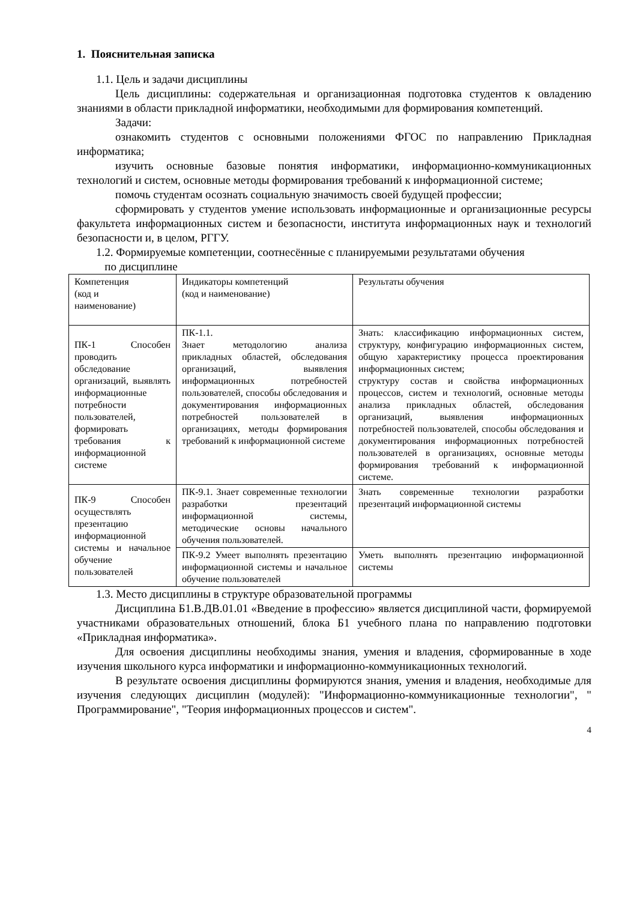1. Пояснительная записка
1.1. Цель и задачи дисциплины
Цель дисциплины: содержательная и организационная подготовка студентов к овладению знаниями в области прикладной информатики, необходимыми для формирования компетенций.
Задачи:
ознакомить студентов с основными положениями ФГОС по направлению Прикладная информатика;
изучить основные базовые понятия информатики, информационно-коммуникационных технологий и систем, основные методы формирования требований к информационной системе;
помочь студентам осознать социальную значимость своей будущей профессии;
сформировать у студентов умение использовать информационные и организационные ресурсы факультета информационных систем и безопасности, института информационных наук и технологий безопасности и, в целом, РГГУ.
1.2. Формируемые компетенции, соотнесённые с планируемыми результатами обучения
по дисциплине
| Компетенция (код и наименование) | Индикаторы компетенций (код и наименование) | Результаты обучения |
| ПК-1 Способен проводить обследование организаций, выявлять информационные потребности пользователей, формировать требования к информационной системе | ПК-1.1. Знает методологию анализа прикладных областей, обследования организаций, выявления информационных потребностей пользователей, способы обследования и документирования информационных потребностей пользователей в организациях, методы формирования требований к информационной системе | Знать: классификацию информационных систем, структуру, конфигурацию информационных систем, общую характеристику процесса проектирования информационных систем; структуру состав и свойства информационных процессов, систем и технологий, основные методы анализа прикладных областей, обследования организаций, выявления информационных потребностей пользователей, способы обследования и документирования информационных потребностей пользователей в организациях, основные методы формирования требований к информационной системе. |
| ПК-9 Способен осуществлять презентацию информационной системы и начальное обучение пользователей | ПК-9.1. Знает современные технологии разработки презентаций информационной системы, методические основы начального обучения пользователей. | Знать современные технологии разработки презентаций информационной системы |
| | ПК-9.2 Умеет выполнять презентацию информационной системы и начальное обучение пользователей | Уметь выполнять презентацию информационной системы |
1.3. Место дисциплины в структуре образовательной программы
Дисциплина Б1.В.ДВ.01.01 «Введение в профессию» является дисциплиной части, формируемой участниками образовательных отношений, блока Б1 учебного плана по направлению подготовки «Прикладная информатика».
Для освоения дисциплины необходимы знания, умения и владения, сформированные в ходе изучения школьного курса информатики и информационно-коммуникационных технологий.
В результате освоения дисциплины формируются знания, умения и владения, необходимые для изучения следующих дисциплин (модулей): "Информационно-коммуникационные технологии", " Программирование", "Теория информационных процессов и систем".
4